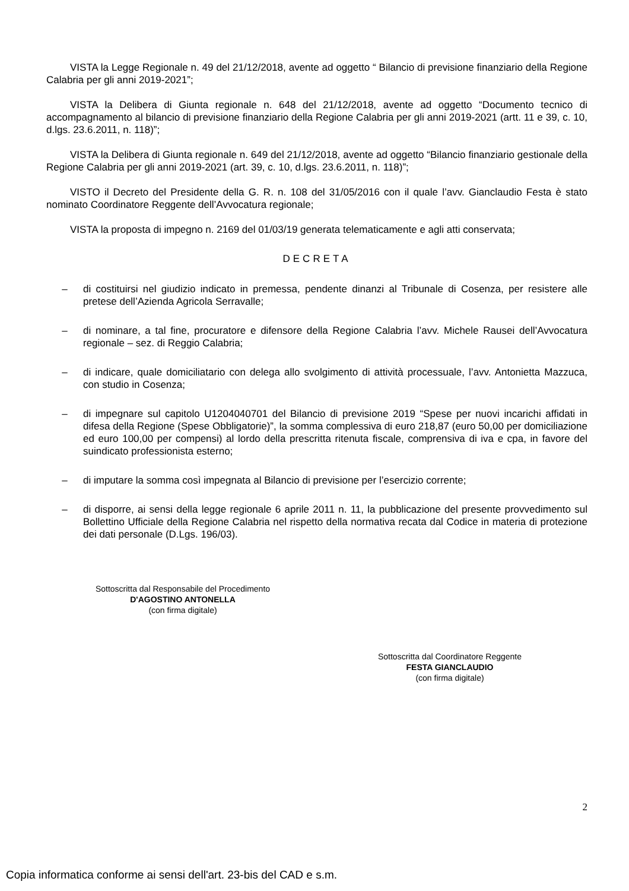VISTA la Legge Regionale n. 49 del 21/12/2018, avente ad oggetto “ Bilancio di previsione finanziario della Regione Calabria per gli anni 2019-2021”;
VISTA la Delibera di Giunta regionale n. 648 del 21/12/2018, avente ad oggetto “Documento tecnico di accompagnamento al bilancio di previsione finanziario della Regione Calabria per gli anni 2019-2021 (artt. 11 e 39, c. 10, d.lgs. 23.6.2011, n. 118)”;
VISTA la Delibera di Giunta regionale n. 649 del 21/12/2018, avente ad oggetto “Bilancio finanziario gestionale della Regione Calabria per gli anni 2019-2021 (art. 39, c. 10, d.lgs. 23.6.2011, n. 118)”;
VISTO il Decreto del Presidente della G. R. n. 108 del 31/05/2016 con il quale l’avv. Gianclaudio Festa è stato nominato Coordinatore Reggente dell’Avvocatura regionale;
VISTA la proposta di impegno n. 2169 del 01/03/19 generata telematicamente e agli atti conservata;
DECRETA
– di costituirsi nel giudizio indicato in premessa, pendente dinanzi al Tribunale di Cosenza, per resistere alle pretese dell’Azienda Agricola Serravalle;
– di nominare, a tal fine, procuratore e difensore della Regione Calabria l’avv. Michele Rausei dell’Avvocatura regionale – sez. di Reggio Calabria;
– di indicare, quale domiciliatario con delega allo svolgimento di attività processuale, l’avv. Antonietta Mazzuca, con studio in Cosenza;
– di impegnare sul capitolo U1204040701 del Bilancio di previsione 2019 “Spese per nuovi incarichi affidati in difesa della Regione (Spese Obbligatorie)”, la somma complessiva di euro 218,87 (euro 50,00 per domiciliazione ed euro 100,00 per compensi) al lordo della prescritta ritenuta fiscale, comprensiva di iva e cpa, in favore del suindicato professionista esterno;
– di imputare la somma così impegnata al Bilancio di previsione per l’esercizio corrente;
– di disporre, ai sensi della legge regionale 6 aprile 2011 n. 11, la pubblicazione del presente provvedimento sul Bollettino Ufficiale della Regione Calabria nel rispetto della normativa recata dal Codice in materia di protezione dei dati personale (D.Lgs. 196/03).
Sottoscritta dal Responsabile del Procedimento
D'AGOSTINO ANTONELLA
(con firma digitale)
Sottoscritta dal Coordinatore Reggente
FESTA GIANCLAUDIO
(con firma digitale)
2
Copia informatica conforme ai sensi dell'art. 23-bis del CAD e s.m.